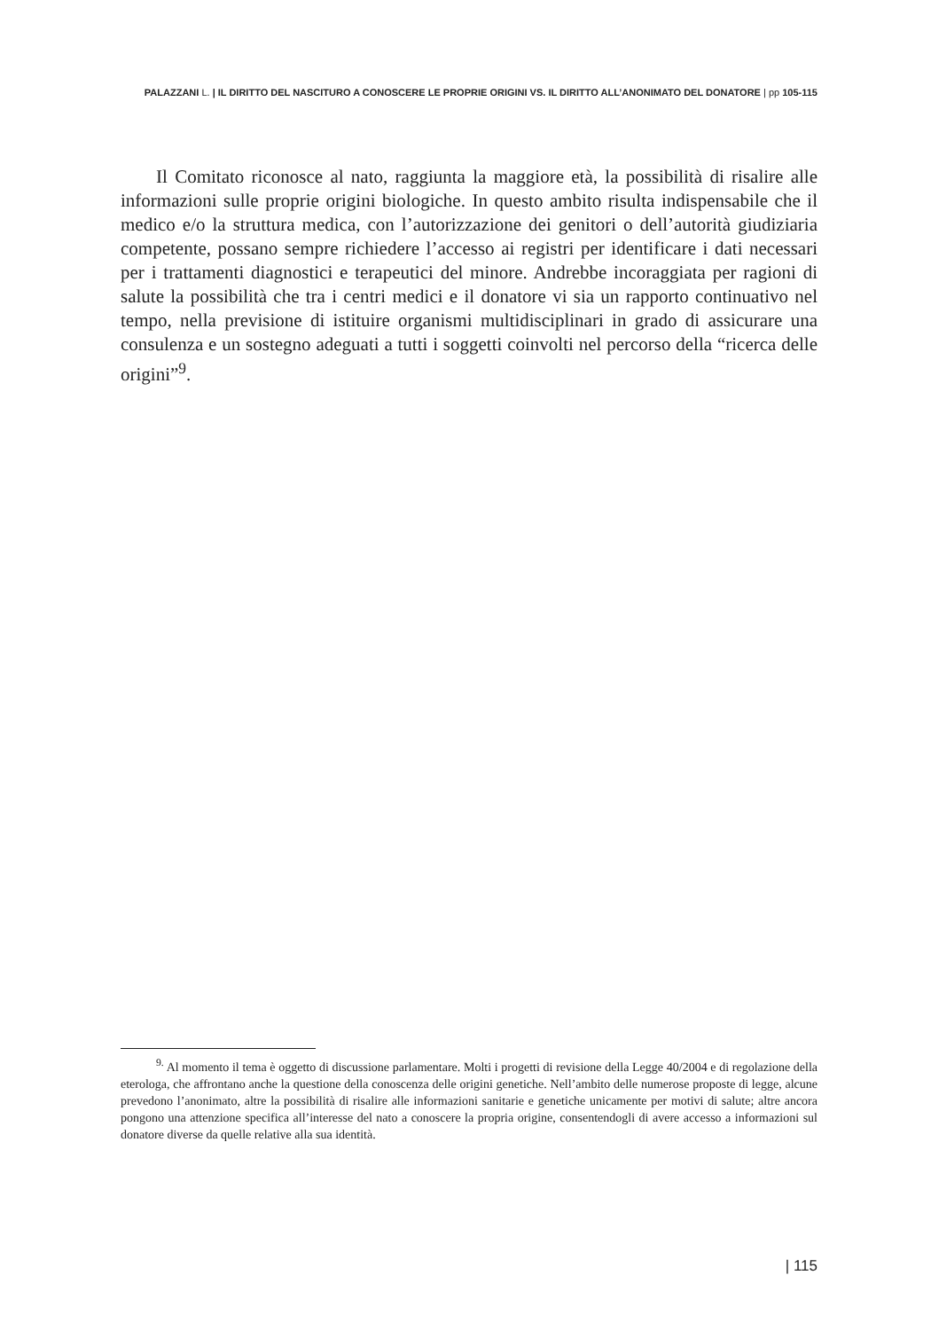PALAZZANI L. | IL DIRITTO DEL NASCITURO A CONOSCERE LE PROPRIE ORIGINI VS. IL DIRITTO ALL’ANONIMATO DEL DONATORE | pp 105-115
Il Comitato riconosce al nato, raggiunta la maggiore età, la possibilità di risalire alle informazioni sulle proprie origini biologiche. In questo ambito risulta indispensabile che il medico e/o la struttura medica, con l’autorizzazione dei genitori o dell’autorità giudiziaria competente, possano sempre richiedere l’accesso ai registri per identificare i dati necessari per i trattamenti diagnostici e terapeutici del minore. Andrebbe incoraggiata per ragioni di salute la possibilità che tra i centri medici e il donatore vi sia un rapporto continuativo nel tempo, nella previsione di istituire organismi multidisciplinari in grado di assicurare una consulenza e un sostegno adeguati a tutti i soggetti coinvolti nel percorso della “ricerca delle origini”<sup>9</sup>.
<sup>9.</sup> Al momento il tema è oggetto di discussione parlamentare. Molti i progetti di revisione della Legge 40/2004 e di regolazione della eterologa, che affrontano anche la questione della conoscenza delle origini genetiche. Nell’ambito delle numerose proposte di legge, alcune prevedono l’anonimato, altre la possibilità di risalire alle informazioni sanitarie e genetiche unicamente per motivi di salute; altre ancora pongono una attenzione specifica all’interesse del nato a conoscere la propria origine, consentendogli di avere accesso a informazioni sul donatore diverse da quelle relative alla sua identità.
| 115